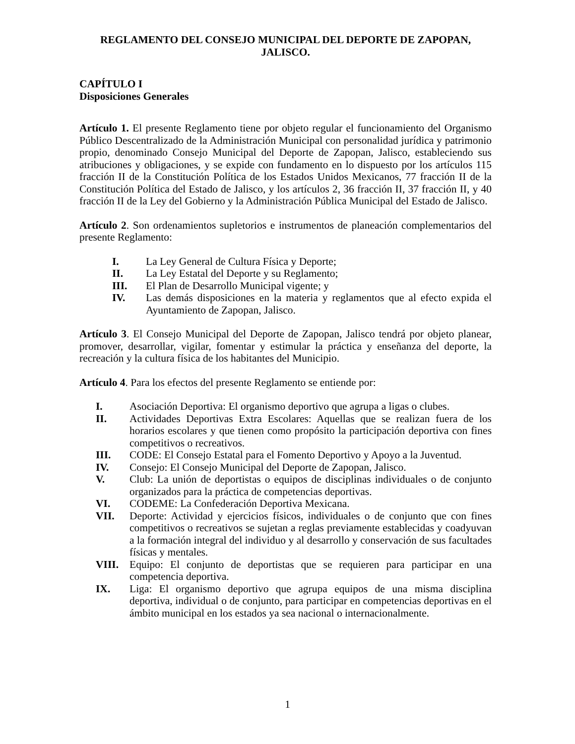REGLAMENTO DEL CONSEJO MUNICIPAL DEL DEPORTE DE ZAPOPAN,
JALISCO.
CAPÍTULO I
Disposiciones Generales
Artículo 1. El presente Reglamento tiene por objeto regular el funcionamiento del Organismo Público Descentralizado de la Administración Municipal con personalidad jurídica y patrimonio propio, denominado Consejo Municipal del Deporte de Zapopan, Jalisco, estableciendo sus atribuciones y obligaciones, y se expide con fundamento en lo dispuesto por los artículos 115 fracción II de la Constitución Política de los Estados Unidos Mexicanos, 77 fracción II de la Constitución Política del Estado de Jalisco, y los artículos 2, 36 fracción II, 37 fracción II, y 40 fracción II de la Ley del Gobierno y la Administración Pública Municipal del Estado de Jalisco.
Artículo 2. Son ordenamientos supletorios e instrumentos de planeación complementarios del presente Reglamento:
I. La Ley General de Cultura Física y Deporte;
II. La Ley Estatal del Deporte y su Reglamento;
III. El Plan de Desarrollo Municipal vigente; y
IV. Las demás disposiciones en la materia y reglamentos que al efecto expida el Ayuntamiento de Zapopan, Jalisco.
Artículo 3. El Consejo Municipal del Deporte de Zapopan, Jalisco tendrá por objeto planear, promover, desarrollar, vigilar, fomentar y estimular la práctica y enseñanza del deporte, la recreación y la cultura física de los habitantes del Municipio.
Artículo 4. Para los efectos del presente Reglamento se entiende por:
I. Asociación Deportiva: El organismo deportivo que agrupa a ligas o clubes.
II. Actividades Deportivas Extra Escolares: Aquellas que se realizan fuera de los horarios escolares y que tienen como propósito la participación deportiva con fines competitivos o recreativos.
III. CODE: El Consejo Estatal para el Fomento Deportivo y Apoyo a la Juventud.
IV. Consejo: El Consejo Municipal del Deporte de Zapopan, Jalisco.
V. Club: La unión de deportistas o equipos de disciplinas individuales o de conjunto organizados para la práctica de competencias deportivas.
VI. CODEME: La Confederación Deportiva Mexicana.
VII. Deporte: Actividad y ejercicios físicos, individuales o de conjunto que con fines competitivos o recreativos se sujetan a reglas previamente establecidas y coadyuvan a la formación integral del individuo y al desarrollo y conservación de sus facultades físicas y mentales.
VIII. Equipo: El conjunto de deportistas que se requieren para participar en una competencia deportiva.
IX. Liga: El organismo deportivo que agrupa equipos de una misma disciplina deportiva, individual o de conjunto, para participar en competencias deportivas en el ámbito municipal en los estados ya sea nacional o internacionalmente.
1